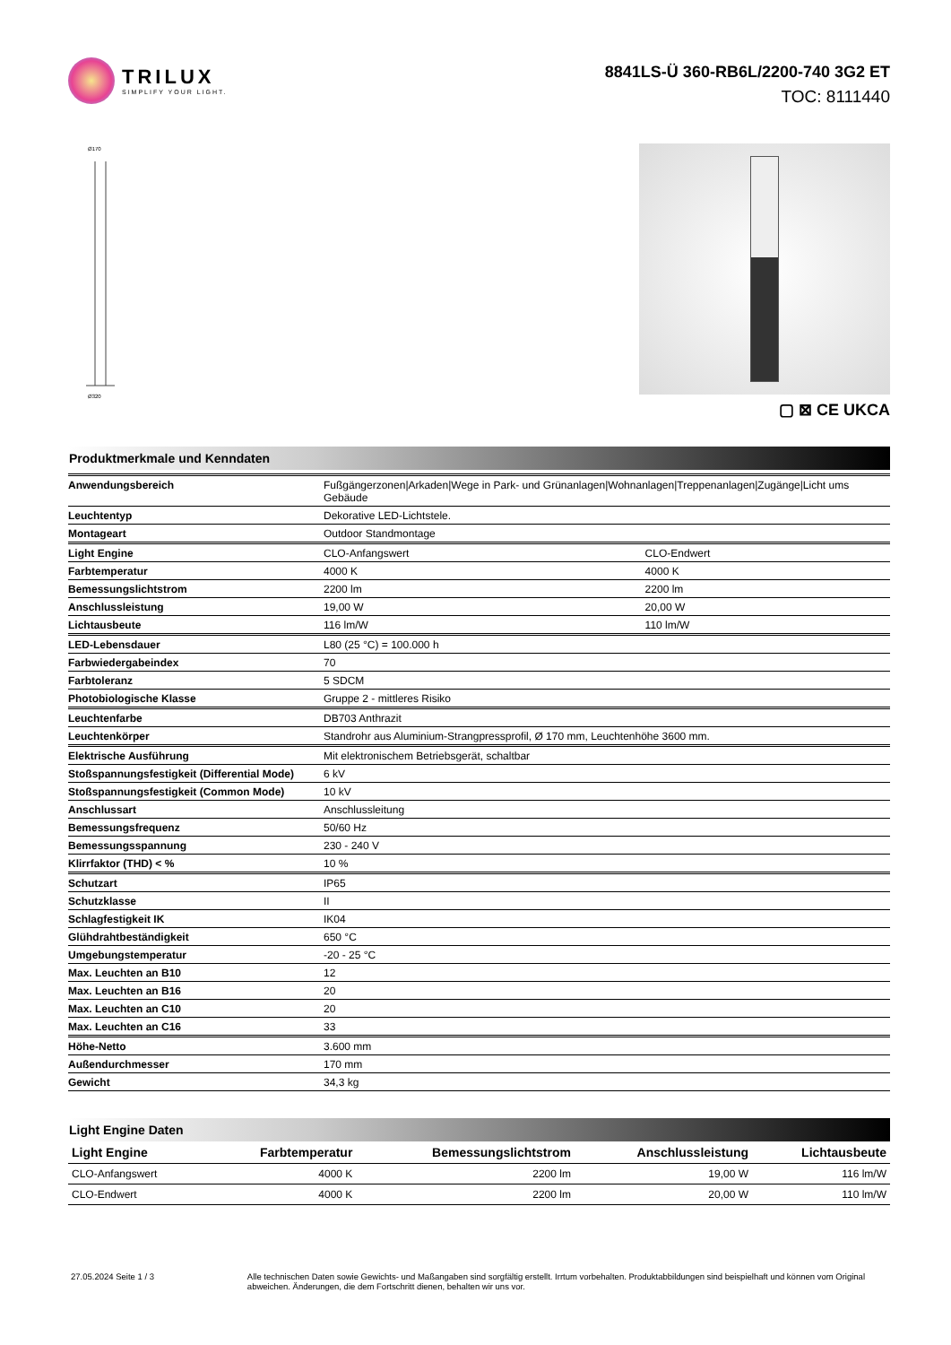TRILUX
SIMPLIFY YOUR LIGHT.
8841LS-Ü 360-RB6L/2200-740 3G2 ET
TOC: 8111440
Ø170
Ø320
▢ ⊠ CE UKCA
Produktmerkmale und Kenndaten
| Anwendungsbereich | Fußgängerzonen/Arkaden/Wege in Park- und Grünanlagen/Wohnanlagen/Treppenanlagen/Zugänge/Licht ums Gebäude | |
| Leuchtentyp | Dekorative LED-Lichtstele. | |
| Montageart | Outdoor Standmontage | |
| Light Engine | CLO-Anfangswert | CLO-Endwert |
| Farbtemperatur | 4000 K | 4000 K |
| Bemessungslichtstrom | 2200 lm | 2200 lm |
| Anschlussleistung | 19,00 W | 20,00 W |
| Lichtausbeute | 116 lm/W | 110 lm/W |
| LED-Lebensdauer | L80 (25 °C) = 100.000 h | |
| Farbwiedergabeindex | 70 | |
| Farbtoleranz | 5 SDCM | |
| Photobiologische Klasse | Gruppe 2 - mittleres Risiko | |
| Leuchtenfarbe | DB703 Anthrazit | |
| Leuchtenkörper | Standrohr aus Aluminium-Strangpressprofil, Ø 170 mm, Leuchtenhöhe 3600 mm. | |
| Elektrische Ausführung | Mit elektronischem Betriebsgerät, schaltbar | |
| Stoßspannungsfestigkeit (Differential Mode) | 6 kV | |
| Stoßspannungsfestigkeit (Common Mode) | 10 kV | |
| Anschlussart | Anschlussleitung | |
| Bemessungsfrequenz | 50/60 Hz | |
| Bemessungsspannung | 230 - 240 V | |
| Klirrfaktor (THD) < % | 10 % | |
| Schutzart | IP65 | |
| Schutzklasse | II | |
| Schlagfestigkeit IK | IK04 | |
| Glühdrahtbeständigkeit | 650 °C | |
| Umgebungstemperatur | -20 - 25 °C | |
| Max. Leuchten an B10 | 12 | |
| Max. Leuchten an B16 | 20 | |
| Max. Leuchten an C10 | 20 | |
| Max. Leuchten an C16 | 33 | |
| Höhe-Netto | 3.600 mm | |
| Außendurchmesser | 170 mm | |
| Gewicht | 34,3 kg | |
Light Engine Daten
| Light Engine | Farbtemperatur | Bemessungslichtstrom | Anschlussleistung | Lichtausbeute |
| --- | --- | --- | --- | --- |
| CLO-Anfangswert | 4000 K | 2200 lm | 19,00 W | 116 lm/W |
| CLO-Endwert | 4000 K | 2200 lm | 20,00 W | 110 lm/W |
27.05.2024 Seite 1 / 3 Alle technischen Daten sowie Gewichts- und Maßangaben sind sorgfältig erstellt. Irrtum vorbehalten. Produktabbildungen sind beispielhaft und können vom Original abweichen. Änderungen, die dem Fortschritt dienen, behalten wir uns vor.